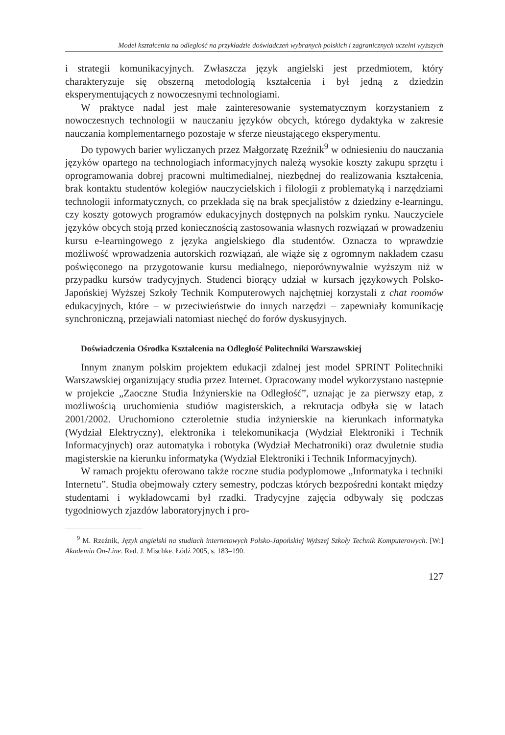Model kształcenia na odległość na przykładzie doświadczeń wybranych polskich i zagranicznych uczelni wyższych
i strategii komunikacyjnych. Zwłaszcza język angielski jest przedmiotem, który charakteryzuje się obszerną metodologią kształcenia i był jedną z dziedzin eksperymentujących z nowoczesnymi technologiami.
W praktyce nadal jest małe zainteresowanie systematycznym korzystaniem z nowoczesnych technologii w nauczaniu języków obcych, którego dydaktyka w zakresie nauczania komplementarnego pozostaje w sferze nieustającego eksperymentu.
Do typowych barier wyliczanych przez Małgorzatę Rzeźnik<sup>9</sup> w odniesieniu do nauczania języków opartego na technologiach informacyjnych należą wysokie koszty zakupu sprzętu i oprogramowania dobrej pracowni multimedialnej, niezbędnej do realizowania kształcenia, brak kontaktu studentów kolegiów nauczycielskich i filologii z problematyką i narzędziami technologii informatycznych, co przekłada się na brak specjalistów z dziedziny e-learningu, czy koszty gotowych programów edukacyjnych dostępnych na polskim rynku. Nauczyciele języków obcych stoją przed koniecznością zastosowania własnych rozwiązań w prowadzeniu kursu e-learningowego z języka angielskiego dla studentów. Oznacza to wprawdzie możliwość wprowadzenia autorskich rozwiązań, ale wiąże się z ogromnym nakładem czasu poświęconego na przygotowanie kursu medialnego, nieporównywalnie wyższym niż w przypadku kursów tradycyjnych. Studenci biorący udział w kursach językowych Polsko-Japońskiej Wyższej Szkoły Technik Komputerowych najchętniej korzystali z chat roomów edukacyjnych, które – w przeciwieństwie do innych narzędzi – zapewniały komunikację synchroniczną, przejawiali natomiast niechęć do forów dyskusyjnych.
Doświadczenia Ośrodka Kształcenia na Odległość Politechniki Warszawskiej
Innym znanym polskim projektem edukacji zdalnej jest model SPRINT Politechniki Warszawskiej organizujący studia przez Internet. Opracowany model wykorzystano następnie w projekcie „Zaoczne Studia Inżynierskie na Odległość”, uznając je za pierwszy etap, z możliwością uruchomienia studiów magisterskich, a rekrutacja odbyła się w latach 2001/2002. Uruchomiono czteroletnie studia inżynierskie na kierunkach informatyka (Wydział Elektryczny), elektronika i telekomunikacja (Wydział Elektroniki i Technik Informacyjnych) oraz automatyka i robotyka (Wydział Mechatroniki) oraz dwuletnie studia magisterskie na kierunku informatyka (Wydział Elektroniki i Technik Informacyjnych).
W ramach projektu oferowano także roczne studia podyplomowe „Informatyka i techniki Internetu”. Studia obejmowały cztery semestry, podczas których bezpośredni kontakt między studentami i wykładowcami był rzadki. Tradycyjne zajęcia odbywały się podczas tygodniowych zjazdów laboratoryjnych i pro-
<sup>9</sup> M. Rzeźnik, Język angielski na studiach internetowych Polsko-Japońskiej Wyższej Szkoły Technik Komputerowych. [W:] Akademia On-Line. Red. J. Mischke. Łódź 2005, s. 183–190.
127